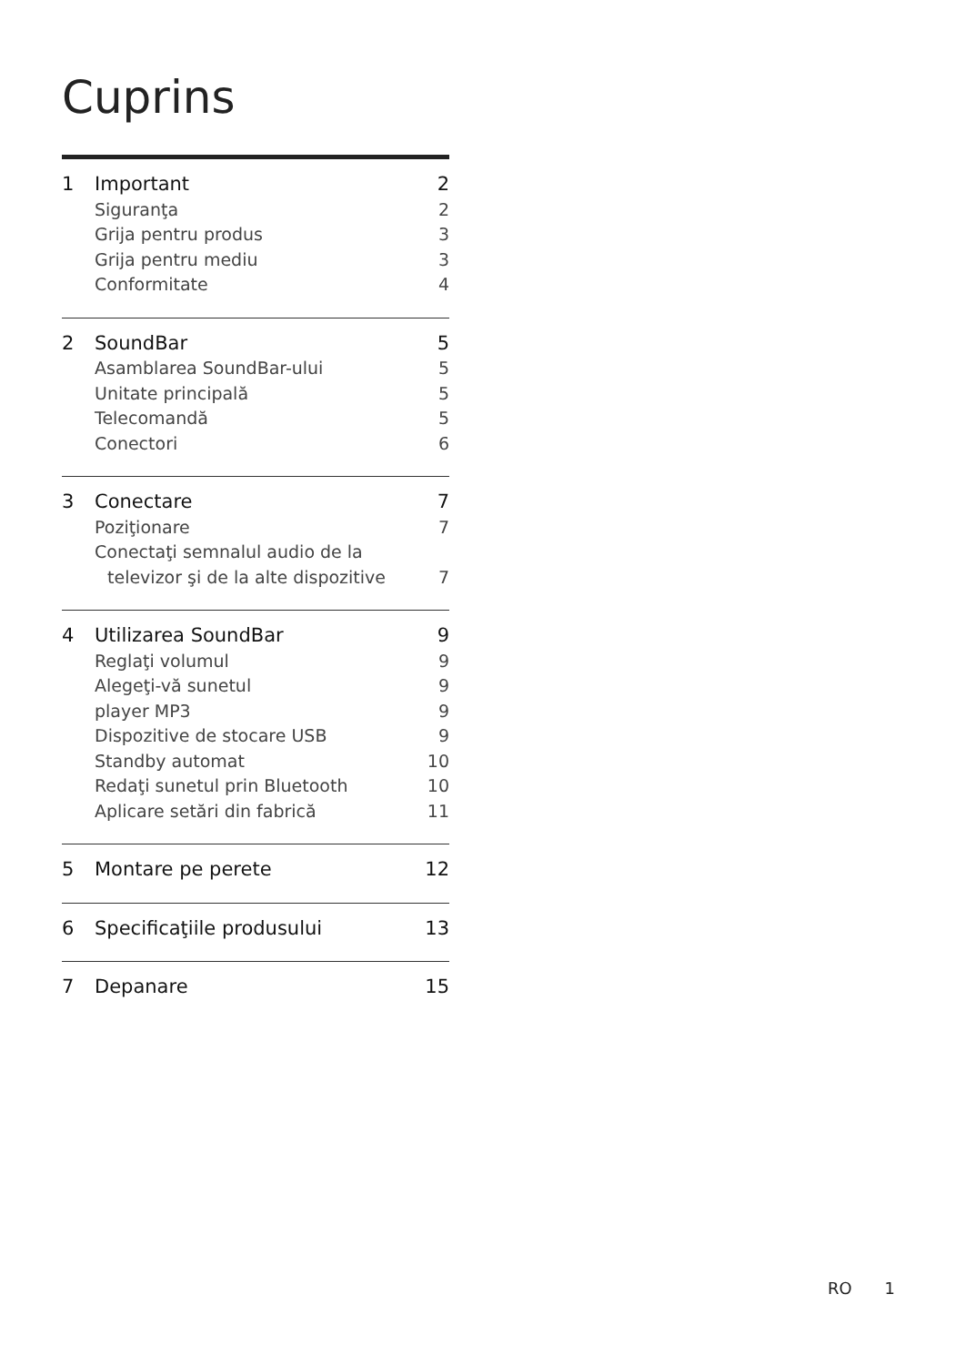Cuprins
1 Important 2
Siguranţa 2
Grija pentru produs 3
Grija pentru mediu 3
Conformitate 4
2 SoundBar 5
Asamblarea SoundBar-ului 5
Unitate principală 5
Telecomandă 5
Conectori 6
3 Conectare 7
Poziţionare 7
Conectaţi semnalul audio de la
televizor şi de la alte dispozitive 7
4 Utilizarea SoundBar 9
Reglaţi volumul 9
Alegeţi-vă sunetul 9
player MP3 9
Dispozitive de stocare USB 9
Standby automat 10
Redaţi sunetul prin Bluetooth 10
Aplicare setări din fabrică 11
5 Montare pe perete 12
6 Specificaţiile produsului 13
7 Depanare 15
RO 1